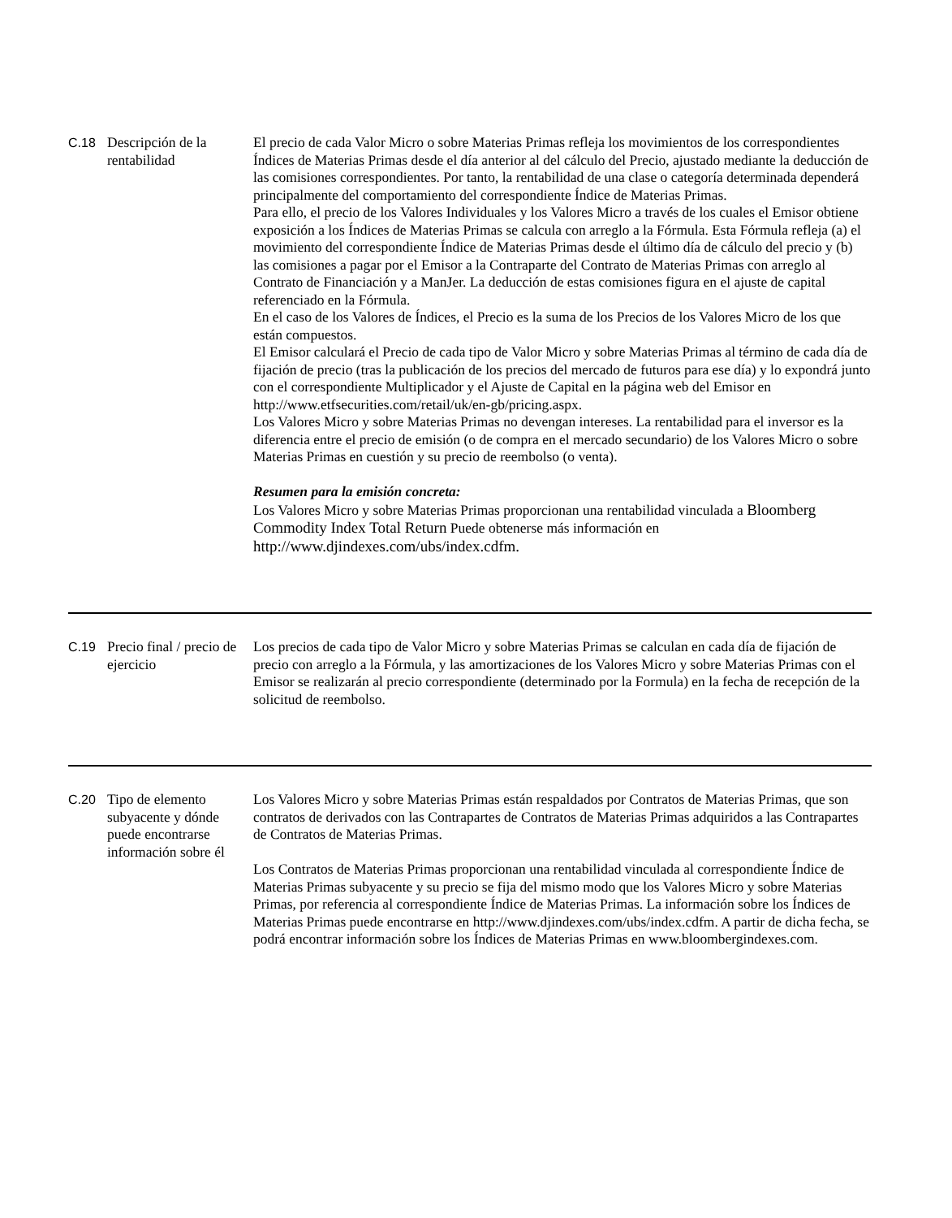| C.18 | Descripción de la rentabilidad | El precio de cada Valor Micro o sobre Materias Primas refleja los movimientos de los correspondientes Índices de Materias Primas desde el día anterior al del cálculo del Precio, ajustado mediante la deducción de las comisiones correspondientes. Por tanto, la rentabilidad de una clase o categoría determinada dependerá principalmente del comportamiento del correspondiente Índice de Materias Primas. Para ello, el precio de los Valores Individuales y los Valores Micro a través de los cuales el Emisor obtiene exposición a los Índices de Materias Primas se calcula con arreglo a la Fórmula. Esta Fórmula refleja (a) el movimiento del correspondiente Índice de Materias Primas desde el último día de cálculo del precio y (b) las comisiones a pagar por el Emisor a la Contraparte del Contrato de Materias Primas con arreglo al Contrato de Financiación y a ManJer. La deducción de estas comisiones figura en el ajuste de capital referenciado en la Fórmula. En el caso de los Valores de Índices, el Precio es la suma de los Precios de los Valores Micro de los que están compuestos. El Emisor calculará el Precio de cada tipo de Valor Micro y sobre Materias Primas al término de cada día de fijación de precio (tras la publicación de los precios del mercado de futuros para ese día) y lo expondrá junto con el correspondiente Multiplicador y el Ajuste de Capital en la página web del Emisor en http://www.etfsecurities.com/retail/uk/en-gb/pricing.aspx. Los Valores Micro y sobre Materias Primas no devengan intereses. La rentabilidad para el inversor es la diferencia entre el precio de emisión (o de compra en el mercado secundario) de los Valores Micro o sobre Materias Primas en cuestión y su precio de reembolso (o venta). Resumen para la emisión concreta: Los Valores Micro y sobre Materias Primas proporcionan una rentabilidad vinculada a Bloomberg Commodity Index Total Return Puede obtenerse más información en http://www.djindexes.com/ubs/index.cdfm. |
| C.19 | Precio final / precio de ejercicio | Los precios de cada tipo de Valor Micro y sobre Materias Primas se calculan en cada día de fijación de precio con arreglo a la Fórmula, y las amortizaciones de los Valores Micro y sobre Materias Primas con el Emisor se realizarán al precio correspondiente (determinado por la Formula) en la fecha de recepción de la solicitud de reembolso. |
| C.20 | Tipo de elemento subyacente y dónde puede encontrarse información sobre él | Los Valores Micro y sobre Materias Primas están respaldados por Contratos de Materias Primas, que son contratos de derivados con las Contrapartes de Contratos de Materias Primas adquiridos a las Contrapartes de Contratos de Materias Primas. Los Contratos de Materias Primas proporcionan una rentabilidad vinculada al correspondiente Índice de Materias Primas subyacente y su precio se fija del mismo modo que los Valores Micro y sobre Materias Primas, por referencia al correspondiente Índice de Materias Primas. La información sobre los Índices de Materias Primas puede encontrarse en http://www.djindexes.com/ubs/index.cdfm. A partir de dicha fecha, se podrá encontrar información sobre los Índices de Materias Primas en www.bloombergindexes.com. |